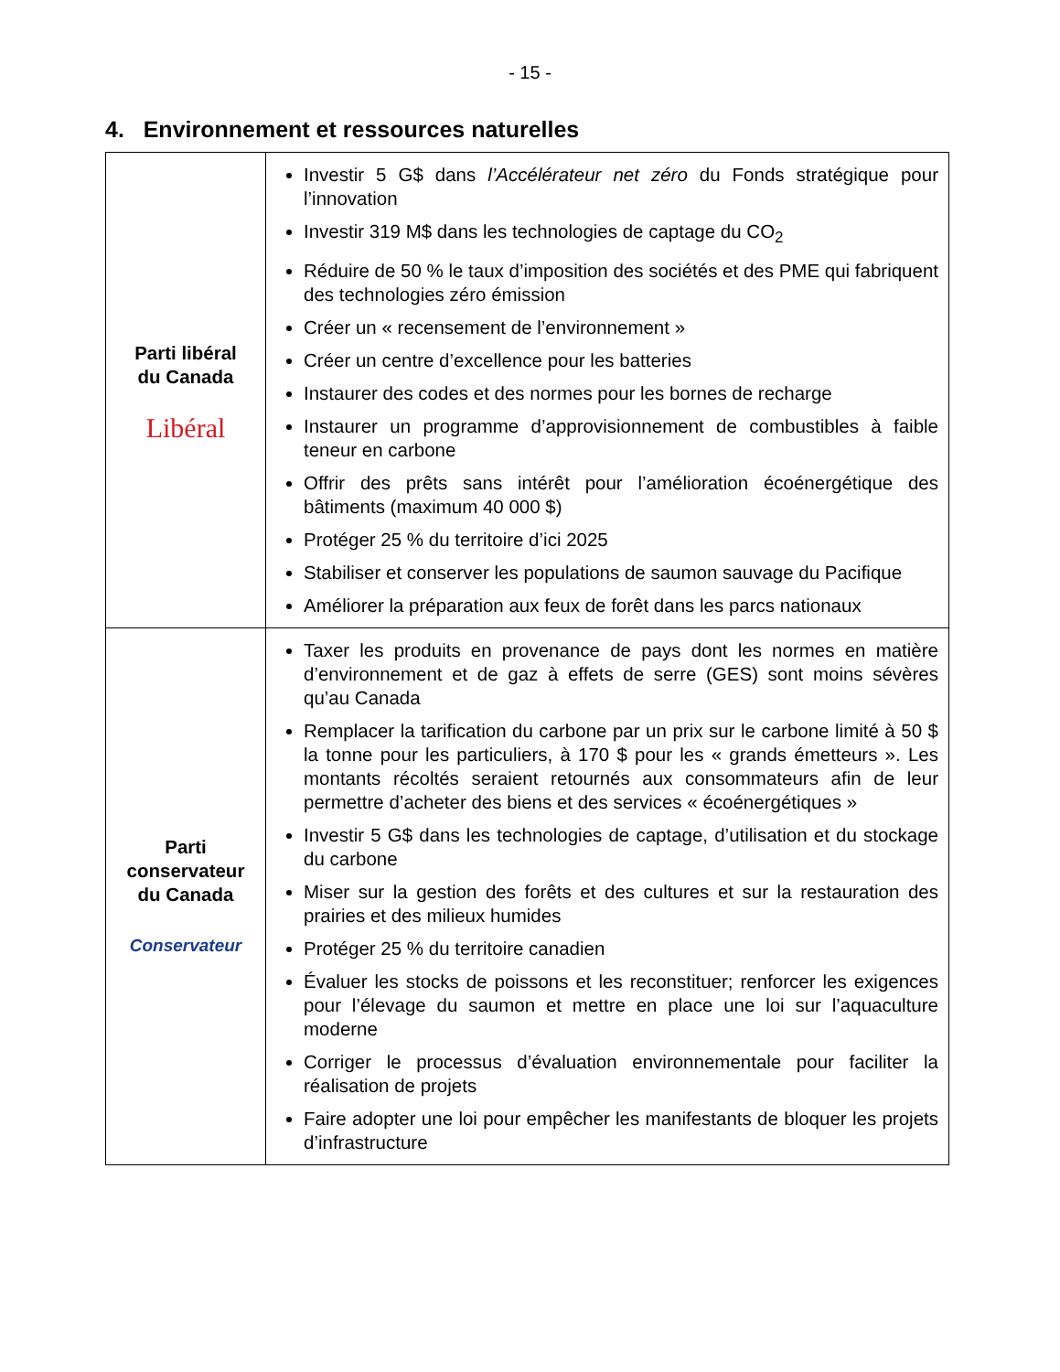- 15 -
4. Environnement et ressources naturelles
| Parti libéral du Canada Libéral | Investir 5 G$ dans l’Accélérateur net zéro du Fonds stratégique pour l’innovation Investir 319 M$ dans les technologies de captage du CO<sub>2</sub> Réduire de 50 % le taux d’imposition des sociétés et des PME qui fabriquent des technologies zéro émission Créer un « recensement de l’environnement » Créer un centre d’excellence pour les batteries Instaurer des codes et des normes pour les bornes de recharge Instaurer un programme d’approvisionnement de combustibles à faible teneur en carbone Offrir des prêts sans intérêt pour l’amélioration écoénergétique des bâtiments (maximum 40 000 $) Protéger 25 % du territoire d’ici 2025 Stabiliser et conserver les populations de saumon sauvage du Pacifique Améliorer la préparation aux feux de forêt dans les parcs nationaux |
| Parti conservateur du Canada Conservateur | Taxer les produits en provenance de pays dont les normes en matière d’environnement et de gaz à effets de serre (GES) sont moins sévères qu’au Canada Remplacer la tarification du carbone par un prix sur le carbone limité à 50 $ la tonne pour les particuliers, à 170 $ pour les « grands émetteurs ». Les montants récoltés seraient retournés aux consommateurs afin de leur permettre d’acheter des biens et des services « écoénergétiques » Investir 5 G$ dans les technologies de captage, d’utilisation et du stockage du carbone Miser sur la gestion des forêts et des cultures et sur la restauration des prairies et des milieux humides Protéger 25 % du territoire canadien Évaluer les stocks de poissons et les reconstituer; renforcer les exigences pour l’élevage du saumon et mettre en place une loi sur l’aquaculture moderne Corriger le processus d’évaluation environnementale pour faciliter la réalisation de projets Faire adopter une loi pour empêcher les manifestants de bloquer les projets d’infrastructure |